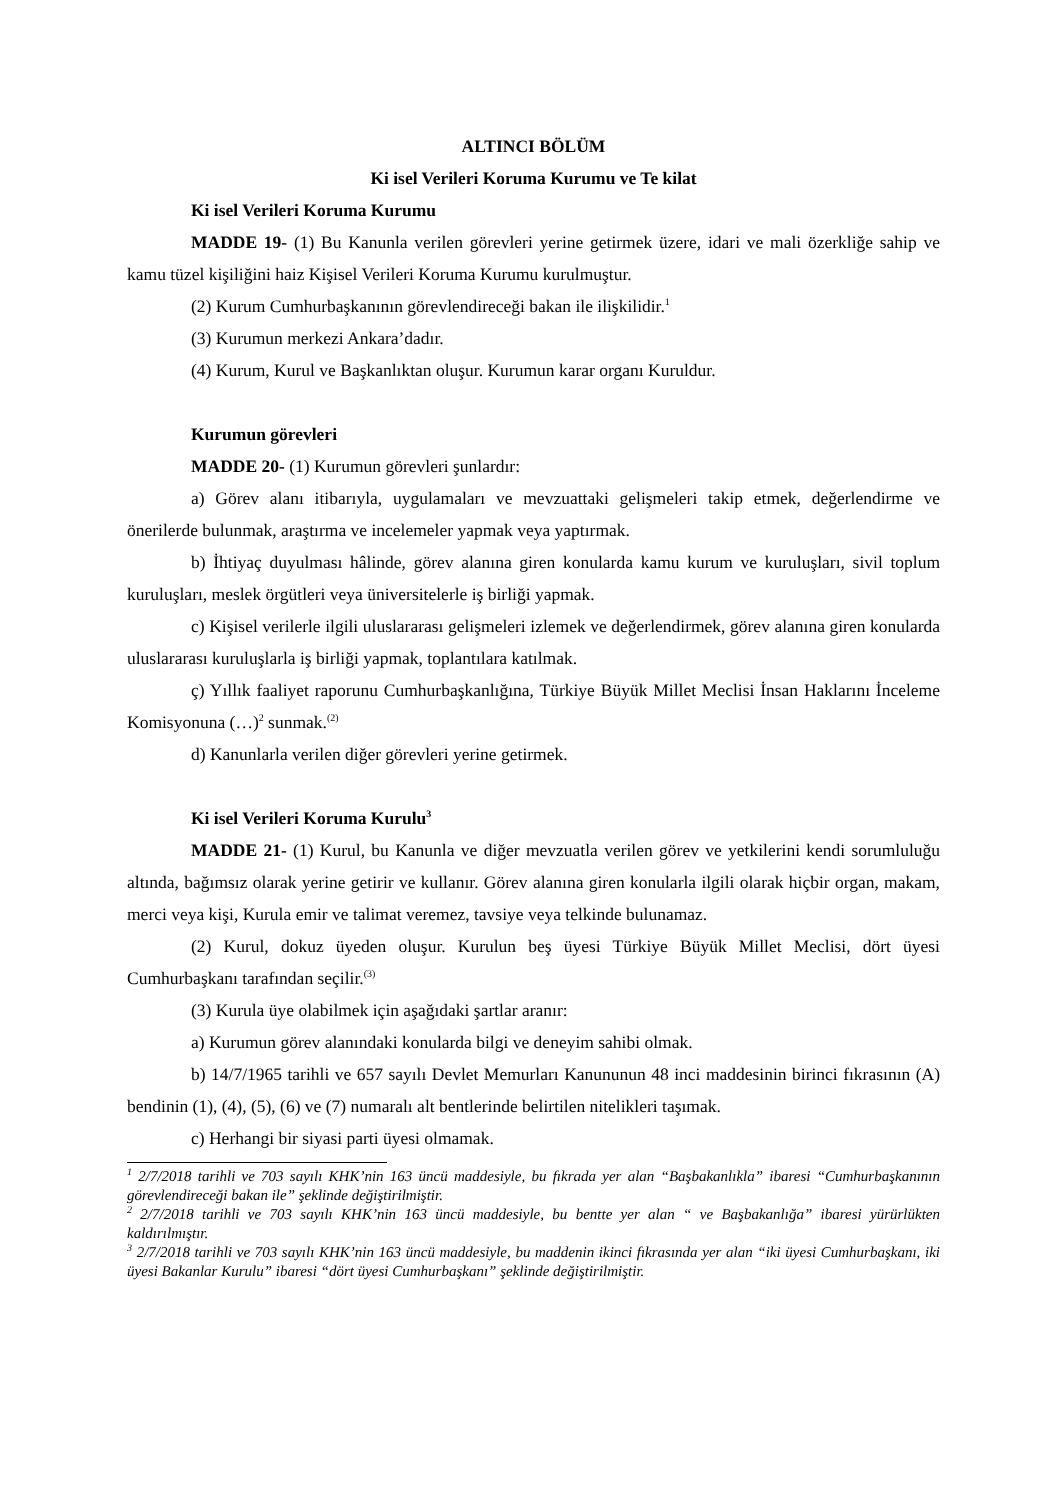ALTINCI BÖLÜM
Ki isel Verileri Koruma Kurumu ve Te kilat
Ki isel Verileri Koruma Kurumu
MADDE 19- (1) Bu Kanunla verilen görevleri yerine getirmek üzere, idari ve mali özerkliğe sahip ve kamu tüzel kişiliğini haiz Kişisel Verileri Koruma Kurumu kurulmuştur.
(2) Kurum Cumhurbaşkanının görevlendireceği bakan ile ilişkilidir.<sup>1</sup>
(3) Kurumun merkezi Ankara’dadır.
(4) Kurum, Kurul ve Başkanlıktan oluşur. Kurumun karar organı Kuruldur.
Kurumun görevleri
MADDE 20- (1) Kurumun görevleri şunlardır:
a) Görev alanı itibarıyla, uygulamaları ve mevzuattaki gelişmeleri takip etmek, değerlendirme ve önerilerde bulunmak, araştırma ve incelemeler yapmak veya yaptırmak.
b) İhtiyaç duyulması hâlinde, görev alanına giren konularda kamu kurum ve kuruluşları, sivil toplum kuruluşları, meslek örgütleri veya üniversitelerle iş birliği yapmak.
c) Kişisel verilerle ilgili uluslararası gelişmeleri izlemek ve değerlendirmek, görev alanına giren konularda uluslararası kuruluşlarla iş birliği yapmak, toplantılara katılmak.
ç) Yıllık faaliyet raporunu Cumhurbaşkanlığına, Türkiye Büyük Millet Meclisi İnsan Haklarını İnceleme Komisyonuna (…)<sup>2</sup> sunmak.<sup>(2)</sup>
d) Kanunlarla verilen diğer görevleri yerine getirmek.
Ki isel Verileri Koruma Kurulu<sup>3</sup>
MADDE 21- (1) Kurul, bu Kanunla ve diğer mevzuatla verilen görev ve yetkilerini kendi sorumluluğu altında, bağımsız olarak yerine getirir ve kullanır. Görev alanına giren konularla ilgili olarak hiçbir organ, makam, merci veya kişi, Kurula emir ve talimat veremez, tavsiye veya telkinde bulunamaz.
(2) Kurul, dokuz üyeden oluşur. Kurulun beş üyesi Türkiye Büyük Millet Meclisi, dört üyesi Cumhurbaşkanı tarafından seçilir.<sup>(3)</sup>
(3) Kurula üye olabilmek için aşağıdaki şartlar aranır:
a) Kurumun görev alanındaki konularda bilgi ve deneyim sahibi olmak.
b) 14/7/1965 tarihli ve 657 sayılı Devlet Memurları Kanununun 48 inci maddesinin birinci fıkrasının (A) bendinin (1), (4), (5), (6) ve (7) numaralı alt bentlerinde belirtilen nitelikleri taşımak.
c) Herhangi bir siyasi parti üyesi olmamak.
<sup>1</sup> 2/7/2018 tarihli ve 703 sayılı KHK’nin 163 üncü maddesiyle, bu fıkrada yer alan “Başbakanlıkla” ibaresi “Cumhurbaşkanının görevlendireceği bakan ile” şeklinde değiştirilmiştir.
<sup>2</sup> 2/7/2018 tarihli ve 703 sayılı KHK’nin 163 üncü maddesiyle, bu bentte yer alan “ ve Başbakanlığa” ibaresi yürürlükten kaldırılmıştır.
<sup>3</sup> 2/7/2018 tarihli ve 703 sayılı KHK’nin 163 üncü maddesiyle, bu maddenin ikinci fıkrasında yer alan “iki üyesi Cumhurbaşkanı, iki üyesi Bakanlar Kurulu” ibaresi “dört üyesi Cumhurbaşkanı” şeklinde değiştirilmiştir.